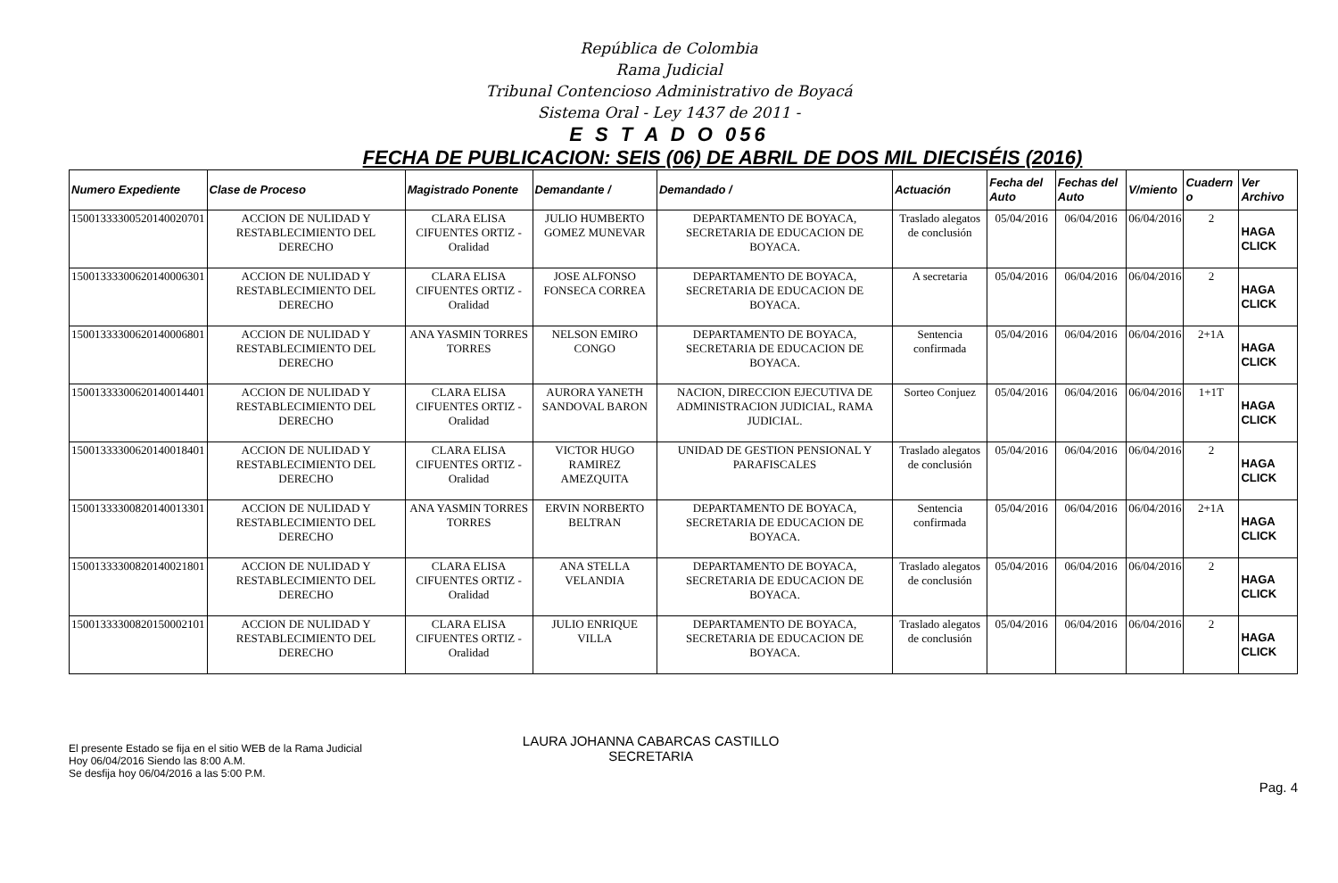República de Colombia
Rama Judicial
Tribunal Contencioso Administrativo de Boyacá
Sistema Oral - Ley 1437 de 2011 -
E S T A D O 056
FECHA DE PUBLICACION: SEIS (06) DE ABRIL DE DOS MIL DIECISÉIS (2016)
| Numero Expediente | Clase de Proceso | Magistrado Ponente | Demandante / | Demandado / | Actuación | Fecha del Auto | Fechas del Auto | V/miento | Cuadern o | Ver Archivo |
| --- | --- | --- | --- | --- | --- | --- | --- | --- | --- | --- |
| 15001333300520140020701 | ACCION DE NULIDAD Y RESTABLECIMIENTO DEL DERECHO | CLARA ELISA CIFUENTES ORTIZ - Oralidad | JULIO HUMBERTO GOMEZ MUNEVAR | DEPARTAMENTO DE BOYACA, SECRETARIA DE EDUCACION DE BOYACA. | Traslado alegatos de conclusión | 05/04/2016 | 06/04/2016 | 06/04/2016 | 2 | HAGA CLICK |
| 15001333300620140006301 | ACCION DE NULIDAD Y RESTABLECIMIENTO DEL DERECHO | CLARA ELISA CIFUENTES ORTIZ - Oralidad | JOSE ALFONSO FONSECA CORREA | DEPARTAMENTO DE BOYACA, SECRETARIA DE EDUCACION DE BOYACA. | A secretaria | 05/04/2016 | 06/04/2016 | 06/04/2016 | 2 | HAGA CLICK |
| 15001333300620140006801 | ACCION DE NULIDAD Y RESTABLECIMIENTO DEL DERECHO | ANA YASMIN TORRES TORRES | NELSON EMIRO CONGO | DEPARTAMENTO DE BOYACA, SECRETARIA DE EDUCACION DE BOYACA. | Sentencia confirmada | 05/04/2016 | 06/04/2016 | 06/04/2016 | 2+1A | HAGA CLICK |
| 15001333300620140014401 | ACCION DE NULIDAD Y RESTABLECIMIENTO DEL DERECHO | CLARA ELISA CIFUENTES ORTIZ - Oralidad | AURORA YANETH SANDOVAL BARON | NACION, DIRECCION EJECUTIVA DE ADMINISTRACION JUDICIAL, RAMA JUDICIAL. | Sorteo Conjuez | 05/04/2016 | 06/04/2016 | 06/04/2016 | 1+1T | HAGA CLICK |
| 15001333300620140018401 | ACCION DE NULIDAD Y RESTABLECIMIENTO DEL DERECHO | CLARA ELISA CIFUENTES ORTIZ - Oralidad | VICTOR HUGO RAMIREZ AMEZQUITA | UNIDAD DE GESTION PENSIONAL Y PARAFISCALES | Traslado alegatos de conclusión | 05/04/2016 | 06/04/2016 | 06/04/2016 | 2 | HAGA CLICK |
| 15001333300820140013301 | ACCION DE NULIDAD Y RESTABLECIMIENTO DEL DERECHO | ANA YASMIN TORRES TORRES | ERVIN NORBERTO BELTRAN | DEPARTAMENTO DE BOYACA, SECRETARIA DE EDUCACION DE BOYACA. | Sentencia confirmada | 05/04/2016 | 06/04/2016 | 06/04/2016 | 2+1A | HAGA CLICK |
| 15001333300820140021801 | ACCION DE NULIDAD Y RESTABLECIMIENTO DEL DERECHO | CLARA ELISA CIFUENTES ORTIZ - Oralidad | ANA STELLA VELANDIA | DEPARTAMENTO DE BOYACA, SECRETARIA DE EDUCACION DE BOYACA. | Traslado alegatos de conclusión | 05/04/2016 | 06/04/2016 | 06/04/2016 | 2 | HAGA CLICK |
| 15001333300820150002101 | ACCION DE NULIDAD Y RESTABLECIMIENTO DEL DERECHO | CLARA ELISA CIFUENTES ORTIZ - Oralidad | JULIO ENRIQUE VILLA | DEPARTAMENTO DE BOYACA, SECRETARIA DE EDUCACION DE BOYACA. | Traslado alegatos de conclusión | 05/04/2016 | 06/04/2016 | 06/04/2016 | 2 | HAGA CLICK |
El presente Estado se fija en el sitio WEB de la Rama Judicial
Hoy 06/04/2016 Siendo las 8:00 A.M.
Se desfija hoy 06/04/2016 a las 5:00 P.M.
LAURA JOHANNA CABARCAS CASTILLO
SECRETARIA
Pag. 4